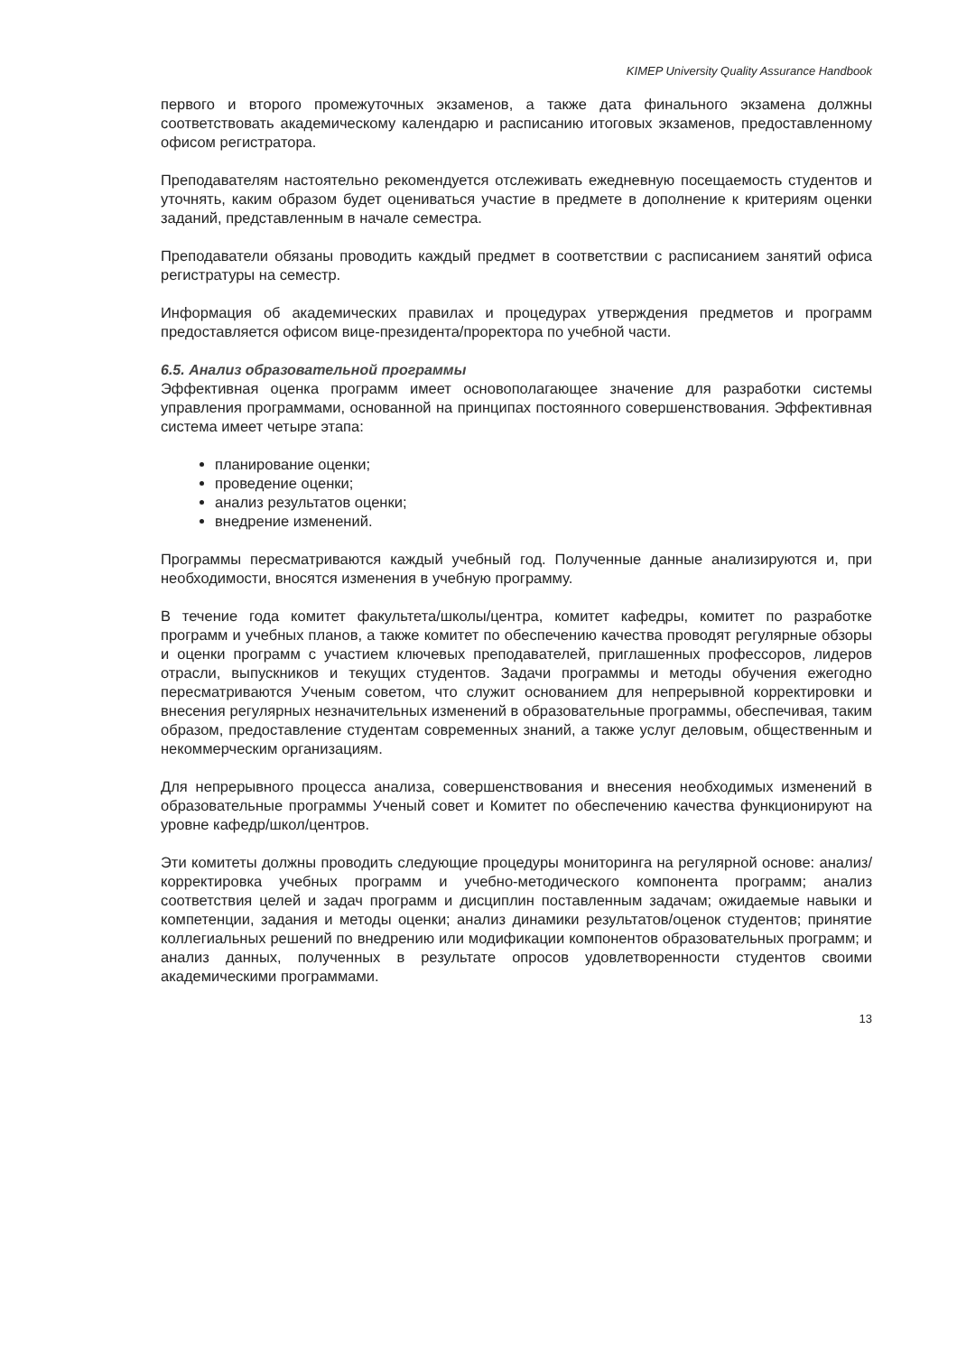KIMEP University Quality Assurance Handbook
первого и второго промежуточных экзаменов, а также дата финального экзамена должны соответствовать академическому календарю и расписанию итоговых экзаменов, предоставленному офисом регистратора.
Преподавателям настоятельно рекомендуется отслеживать ежедневную посещаемость студентов и уточнять, каким образом будет оцениваться участие в предмете в дополнение к критериям оценки заданий, представленным в начале семестра.
Преподаватели обязаны проводить каждый предмет в соответствии с расписанием занятий офиса регистратуры на семестр.
Информация об академических правилах и процедурах утверждения предметов и программ предоставляется офисом вице-президента/проректора по учебной части.
6.5. Анализ образовательной программы
Эффективная оценка программ имеет основополагающее значение для разработки системы управления программами, основанной на принципах постоянного совершенствования. Эффективная система имеет четыре этапа:
планирование оценки;
проведение оценки;
анализ результатов оценки;
внедрение изменений.
Программы пересматриваются каждый учебный год. Полученные данные анализируются и, при необходимости, вносятся изменения в учебную программу.
В течение года комитет факультета/школы/центра, комитет кафедры, комитет по разработке программ и учебных планов, а также комитет по обеспечению качества проводят регулярные обзоры и оценки программ с участием ключевых преподавателей, приглашенных профессоров, лидеров отрасли, выпускников и текущих студентов. Задачи программы и методы обучения ежегодно пересматриваются Ученым советом, что служит основанием для непрерывной корректировки и внесения регулярных незначительных изменений в образовательные программы, обеспечивая, таким образом, предоставление студентам современных знаний, а также услуг деловым, общественным и некоммерческим организациям.
Для непрерывного процесса анализа, совершенствования и внесения необходимых изменений в образовательные программы Ученый совет и Комитет по обеспечению качества функционируют на уровне кафедр/школ/центров.
Эти комитеты должны проводить следующие процедуры мониторинга на регулярной основе: анализ/корректировка учебных программ и учебно-методического компонента программ; анализ соответствия целей и задач программ и дисциплин поставленным задачам; ожидаемые навыки и компетенции, задания и методы оценки; анализ динамики результатов/оценок студентов; принятие коллегиальных решений по внедрению или модификации компонентов образовательных программ; и анализ данных, полученных в результате опросов удовлетворенности студентов своими академическими программами.
13